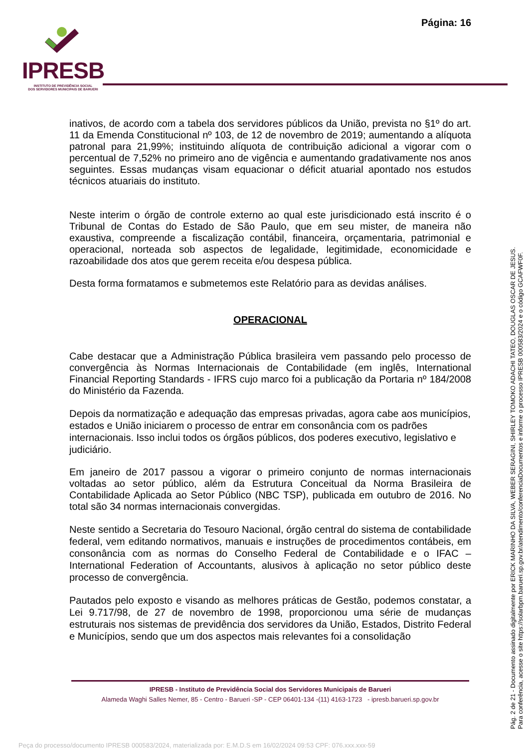Página: 16
IPRESB
INSTITUTO DE PREVIDÊNCIA SOCIAL
DOS SERVIDORES MUNICIPAIS DE BARUERI
inativos, de acordo com a tabela dos servidores públicos da União, prevista no §1º do art. 11 da Emenda Constitucional nº 103, de 12 de novembro de 2019; aumentando a alíquota patronal para 21,99%; instituindo alíquota de contribuição adicional a vigorar com o percentual de 7,52% no primeiro ano de vigência e aumentando gradativamente nos anos seguintes. Essas mudanças visam equacionar o déficit atuarial apontado nos estudos técnicos atuariais do instituto.
Neste interim o órgão de controle externo ao qual este jurisdicionado está inscrito é o Tribunal de Contas do Estado de São Paulo, que em seu mister, de maneira não exaustiva, compreende a fiscalização contábil, financeira, orçamentaria, patrimonial e operacional, norteada sob aspectos de legalidade, legitimidade, economicidade e razoabilidade dos atos que gerem receita e/ou despesa pública.
Desta forma formatamos e submetemos este Relatório para as devidas análises.
OPERACIONAL
Cabe destacar que a Administração Pública brasileira vem passando pelo processo de convergência às Normas Internacionais de Contabilidade (em inglês, International Financial Reporting Standards - IFRS cujo marco foi a publicação da Portaria nº 184/2008 do Ministério da Fazenda.
Depois da normatização e adequação das empresas privadas, agora cabe aos municípios, estados e União iniciarem o processo de entrar em consonância com os padrões internacionais. Isso inclui todos os órgãos públicos, dos poderes executivo, legislativo e judiciário.
Em janeiro de 2017 passou a vigorar o primeiro conjunto de normas internacionais voltadas ao setor público, além da Estrutura Conceitual da Norma Brasileira de Contabilidade Aplicada ao Setor Público (NBC TSP), publicada em outubro de 2016. No total são 34 normas internacionais convergidas.
Neste sentido a Secretaria do Tesouro Nacional, órgão central do sistema de contabilidade federal, vem editando normativos, manuais e instruções de procedimentos contábeis, em consonância com as normas do Conselho Federal de Contabilidade e o IFAC – International Federation of Accountants, alusivos à aplicação no setor público deste processo de convergência.
Pautados pelo exposto e visando as melhores práticas de Gestão, podemos constatar, a Lei 9.717/98, de 27 de novembro de 1998, proporcionou uma série de mudanças estruturais nos sistemas de previdência dos servidores da União, Estados, Distrito Federal e Municípios, sendo que um dos aspectos mais relevantes foi a consolidação
IPRESB - Instituto de Previdência Social dos Servidores Municipais de Barueri
Alameda Waghi Salles Nemer, 85 - Centro - Barueri -SP - CEP 06401-134 -(11) 4163-1723 - ipresb.barueri.sp.gov.br
Pág. 2 de 21 - Documento assinado digitalmente por ERICK MARINHO DA SILVA, WEBER SERAGINI, SHIRLEY TOMOKO ADACHI TATEO, DOUGLAS OSCAR DE JESUS.
Para conferência, acesse o site https://solarbpm.barueri.sp.gov.br/atendimento/conferenciaDocumentos e informe o processo IPRESB 000583/2024 e o código GCAFWF0F.
Peça do processo/documento IPRESB 000583/2024, materializada por: E.M.D.S em 16/02/2024 09:53 CPF: 076.xxx.xxx-59